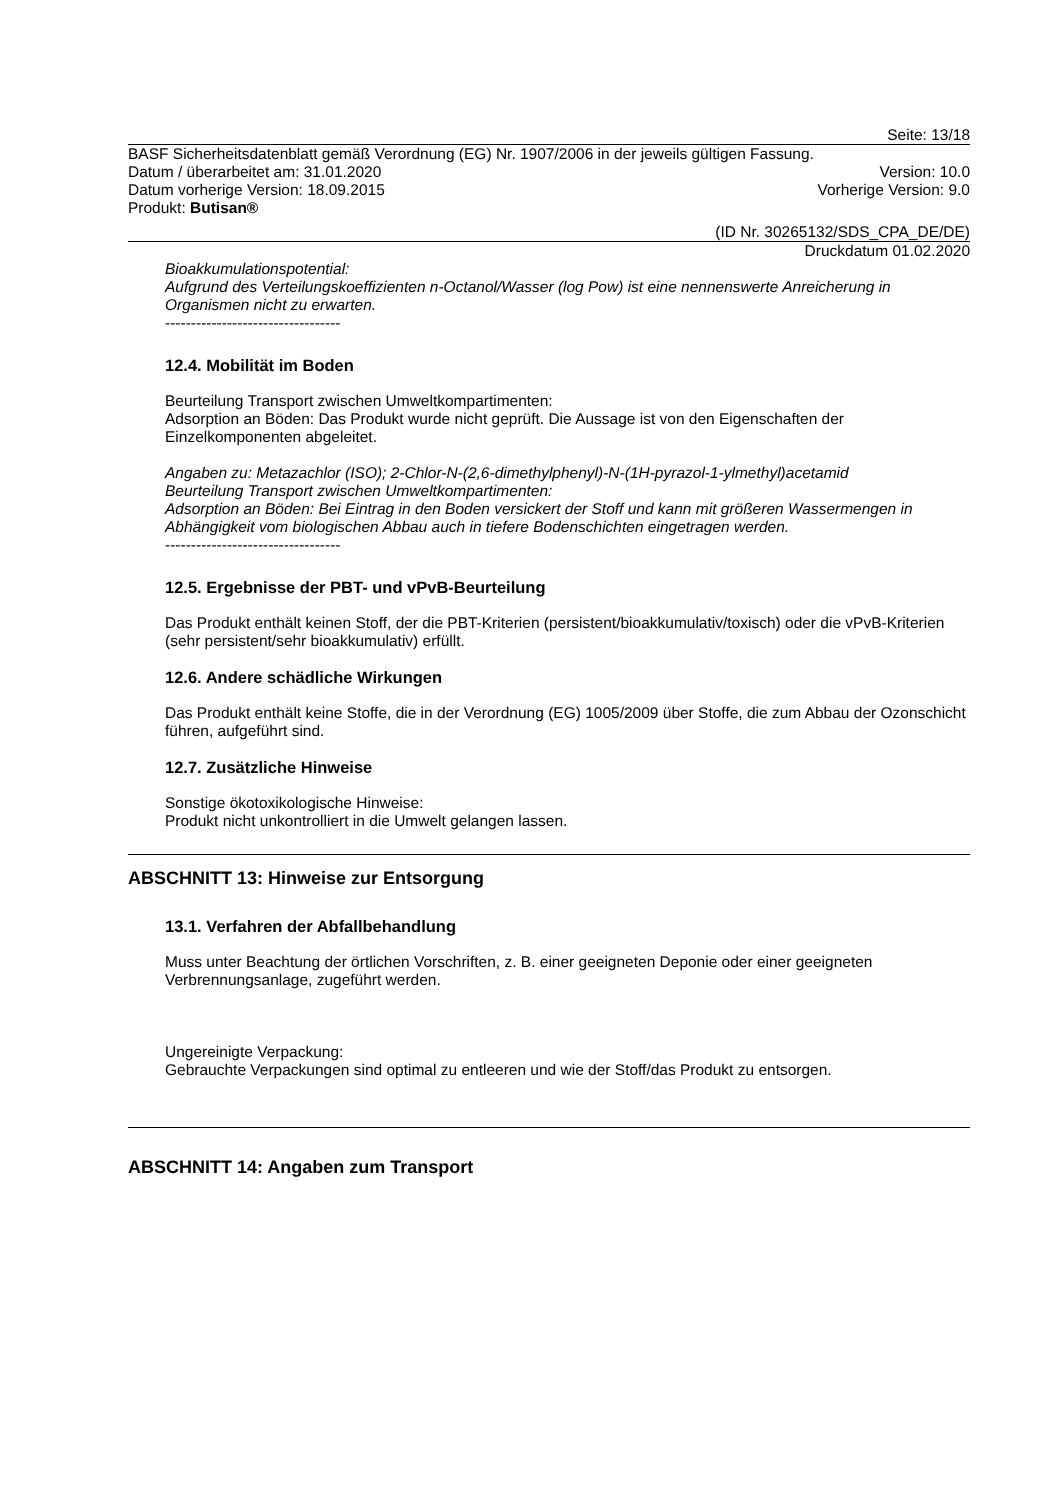Seite: 13/18
BASF Sicherheitsdatenblatt gemäß Verordnung (EG) Nr. 1907/2006 in der jeweils gültigen Fassung.
Datum / überarbeitet am: 31.01.2020 Version: 10.0
Datum vorherige Version: 18.09.2015 Vorherige Version: 9.0
Produkt: Butisan®
(ID Nr. 30265132/SDS_CPA_DE/DE)
Druckdatum 01.02.2020
Bioakkumulationspotential:
Aufgrund des Verteilungskoeffizienten n-Octanol/Wasser (log Pow) ist eine nennenswerte Anreicherung in Organismen nicht zu erwarten.
----------------------------------
12.4. Mobilität im Boden
Beurteilung Transport zwischen Umweltkompartimenten:
Adsorption an Böden: Das Produkt wurde nicht geprüft. Die Aussage ist von den Eigenschaften der Einzelkomponenten abgeleitet.
Angaben zu: Metazachlor (ISO); 2-Chlor-N-(2,6-dimethylphenyl)-N-(1H-pyrazol-1-ylmethyl)acetamid
Beurteilung Transport zwischen Umweltkompartimenten:
Adsorption an Böden: Bei Eintrag in den Boden versickert der Stoff und kann mit größeren Wassermengen in Abhängigkeit vom biologischen Abbau auch in tiefere Bodenschichten eingetragen werden.
----------------------------------
12.5. Ergebnisse der PBT- und vPvB-Beurteilung
Das Produkt enthält keinen Stoff, der die PBT-Kriterien (persistent/bioakkumulativ/toxisch) oder die vPvB-Kriterien (sehr persistent/sehr bioakkumulativ) erfüllt.
12.6. Andere schädliche Wirkungen
Das Produkt enthält keine Stoffe, die in der Verordnung (EG) 1005/2009 über Stoffe, die zum Abbau der Ozonschicht führen, aufgeführt sind.
12.7. Zusätzliche Hinweise
Sonstige ökotoxikologische Hinweise:
Produkt nicht unkontrolliert in die Umwelt gelangen lassen.
ABSCHNITT 13: Hinweise zur Entsorgung
13.1. Verfahren der Abfallbehandlung
Muss unter Beachtung der örtlichen Vorschriften, z. B. einer geeigneten Deponie oder einer geeigneten Verbrennungsanlage, zugeführt werden.
Ungereinigte Verpackung:
Gebrauchte Verpackungen sind optimal zu entleeren und wie der Stoff/das Produkt zu entsorgen.
ABSCHNITT 14: Angaben zum Transport